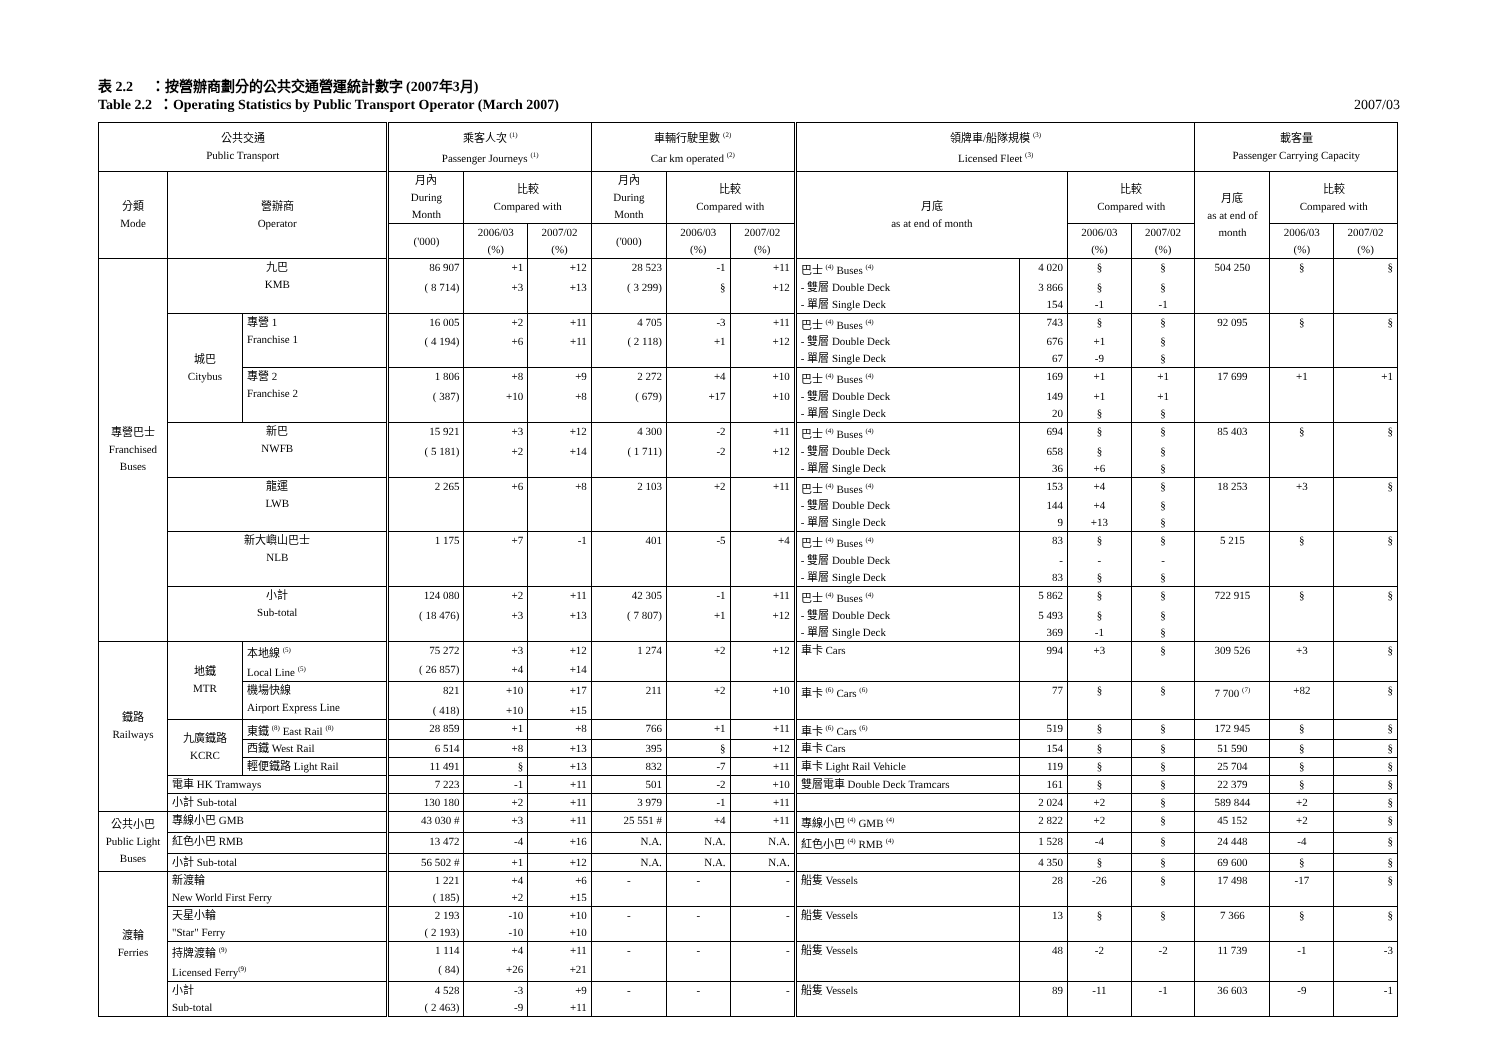表 2.2 ：按營辦商劃分的公共交通營運統計數字 (2007年3月)
Table 2.2 ：Operating Statistics by Public Transport Operator (March 2007) 2007/03
| 公共交通 Public Transport | | | 乘客人次 <sup>(1)</sup> Passenger Journeys <sup>(1)</sup> | | | 車輛行駛里數 <sup>(2)</sup> Car km operated <sup>(2)</sup> | | | 領牌車/船隊規模 <sup>(3)</sup> Licensed Fleet <sup>(3)</sup> | | | | 載客量 Passenger Carrying Capacity | | |
| --- | --- | --- | --- | --- | --- | --- | --- | --- | --- | --- | --- | --- | --- | --- | --- |
| 分類 Mode | 營辦商 Operator | | 月內 During Month | 比較 Compared with | | 月內 During Month | 比較 Compared with | | 月底 as at end of month | | 比較 Compared with | | 月底 as at end of month | 比較 Compared with | |
| | | | ('000) | 2006/03 (%) | 2007/02 (%) | ('000) | 2006/03 (%) | 2007/02 (%) | | | 2006/03 (%) | 2007/02 (%) | | 2006/03 (%) | 2007/02 (%) |
| 專營巴士 Franchised Buses | 九巴 KMB | | 86 907 | +1 | +12 | 28 523 | -1 | +11 | 巴士 <sup>(4)</sup> Buses <sup>(4)</sup> | 4 020 | § | § | 504 250 | § | § |
| | | | ( 8 714) | +3 | +13 | ( 3 299) | § | +12 | - 雙層 Double Deck | 3 866 | § | § | | | |
| | | | | | | | | | - 單層 Single Deck | 154 | -1 | -1 | | | |
| | 城巴 Citybus | 專營 1 Franchise 1 | 16 005 | +2 | +11 | 4 705 | -3 | +11 | 巴士 <sup>(4)</sup> Buses <sup>(4)</sup> | 743 | § | § | 92 095 | § | § |
| | | | ( 4 194) | +6 | +11 | ( 2 118) | +1 | +12 | - 雙層 Double Deck | 676 | +1 | § | | | |
| | | | | | | | | | - 單層 Single Deck | 67 | -9 | § | | | |
| | | 專營 2 Franchise 2 | 1 806 | +8 | +9 | 2 272 | +4 | +10 | 巴士 <sup>(4)</sup> Buses <sup>(4)</sup> | 169 | +1 | +1 | 17 699 | +1 | +1 |
| | | | ( 387) | +10 | +8 | ( 679) | +17 | +10 | - 雙層 Double Deck | 149 | +1 | +1 | | | |
| | | | | | | | | | - 單層 Single Deck | 20 | § | § | | | |
| | 新巴 NWFB | | 15 921 | +3 | +12 | 4 300 | -2 | +11 | 巴士 <sup>(4)</sup> Buses <sup>(4)</sup> | 694 | § | § | 85 403 | § | § |
| | | | ( 5 181) | +2 | +14 | ( 1 711) | -2 | +12 | - 雙層 Double Deck | 658 | § | § | | | |
| | | | | | | | | | - 單層 Single Deck | 36 | +6 | § | | | |
| | 龍運 LWB | | 2 265 | +6 | +8 | 2 103 | +2 | +11 | 巴士 <sup>(4)</sup> Buses <sup>(4)</sup> | 153 | +4 | § | 18 253 | +3 | § |
| | | | | | | | | | - 雙層 Double Deck | 144 | +4 | § | | | |
| | | | | | | | | | - 單層 Single Deck | 9 | +13 | § | | | |
| | 新大嶼山巴士 NLB | | 1 175 | +7 | -1 | 401 | -5 | +4 | 巴士 <sup>(4)</sup> Buses <sup>(4)</sup> | 83 | § | § | 5 215 | § | § |
| | | | | | | | | | - 雙層 Double Deck | - | - | - | | | |
| | | | | | | | | | - 單層 Single Deck | 83 | § | § | | | |
| | 小計 Sub-total | | 124 080 | +2 | +11 | 42 305 | -1 | +11 | 巴士 <sup>(4)</sup> Buses <sup>(4)</sup> | 5 862 | § | § | 722 915 | § | § |
| | | | ( 18 476) | +3 | +13 | ( 7 807) | +1 | +12 | - 雙層 Double Deck | 5 493 | § | § | | | |
| | | | | | | | | | - 單層 Single Deck | 369 | -1 | § | | | |
| 鐵路 Railways | 地鐵 MTR | 本地線 <sup>(5)</sup> Local Line <sup>(5)</sup> | 75 272 | +3 | +12 | 1 274 | +2 | +12 | 車卡 Cars | 994 | +3 | § | 309 526 | +3 | § |
| | | | ( 26 857) | +4 | +14 | | | | | | | | | | |
| | | 機場快線 Airport Express Line | 821 | +10 | +17 | 211 | +2 | +10 | 車卡 <sup>(6)</sup> Cars <sup>(6)</sup> | 77 | § | § | 7 700 <sup>(7)</sup> | +82 | § |
| | | | ( 418) | +10 | +15 | | | | | | | | | | |
| | 九廣鐵路 KCRC | 東鐵 <sup>(8)</sup> East Rail <sup>(8)</sup> | 28 859 | +1 | +8 | 766 | +1 | +11 | 車卡 <sup>(6)</sup> Cars <sup>(6)</sup> | 519 | § | § | 172 945 | § | § |
| | | 西鐵 West Rail | 6 514 | +8 | +13 | 395 | § | +12 | 車卡 Cars | 154 | § | § | 51 590 | § | § |
| | | 輕便鐵路 Light Rail | 11 491 | § | +13 | 832 | -7 | +11 | 車卡 Light Rail Vehicle | 119 | § | § | 25 704 | § | § |
| | 電車 HK Tramways | | 7 223 | -1 | +11 | 501 | -2 | +10 | 雙層電車 Double Deck Tramcars | 161 | § | § | 22 379 | § | § |
| | 小計 Sub-total | | 130 180 | +2 | +11 | 3 979 | -1 | +11 | | 2 024 | +2 | § | 589 844 | +2 | § |
| 公共小巴 Public Light Buses | 專線小巴 GMB | | 43 030 # | +3 | +11 | 25 551 # | +4 | +11 | 專線小巴 <sup>(4)</sup> GMB <sup>(4)</sup> | 2 822 | +2 | § | 45 152 | +2 | § |
| | 紅色小巴 RMB | | 13 472 | -4 | +16 | N.A. | N.A. | N.A. | 紅色小巴 <sup>(4)</sup> RMB <sup>(4)</sup> | 1 528 | -4 | § | 24 448 | -4 | § |
| | 小計 Sub-total | | 56 502 # | +1 | +12 | N.A. | N.A. | N.A. | | 4 350 | § | § | 69 600 | § | § |
| 渡輪 Ferries | 新渡輪 New World First Ferry | | 1 221 | +4 | +6 | - | - | - | 船隻 Vessels | 28 | -26 | § | 17 498 | -17 | § |
| | | | ( 185) | +2 | +15 | | | | | | | | | | |
| | 天星小輪 "Star" Ferry | | 2 193 | -10 | +10 | - | - | - | 船隻 Vessels | 13 | § | § | 7 366 | § | § |
| | | | ( 2 193) | -10 | +10 | | | | | | | | | | |
| | 持牌渡輪 <sup>(9)</sup> Licensed Ferry<sup>(9)</sup> | | 1 114 | +4 | +11 | - | - | - | 船隻 Vessels | 48 | -2 | -2 | 11 739 | -1 | -3 |
| | | | ( 84) | +26 | +21 | | | | | | | | | | |
| | 小計 Sub-total | | 4 528 | -3 | +9 | - | - | - | 船隻 Vessels | 89 | -11 | -1 | 36 603 | -9 | -1 |
| | | | ( 2 463) | -9 | +11 | | | | | | | | | | |